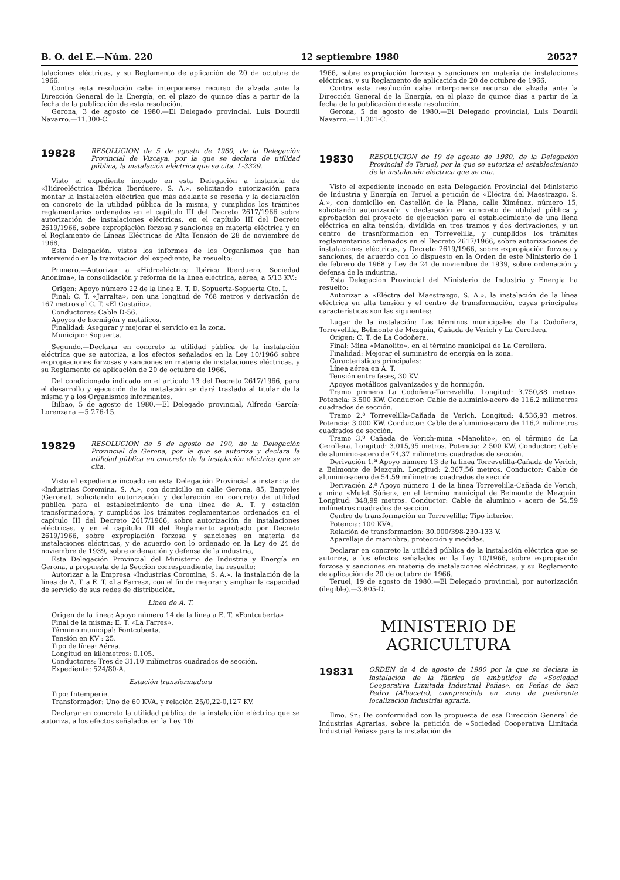B. O. del E.—Núm. 220 12 septiembre 1980 20527
talaciones eléctricas, y su Reglamento de aplicación de 20 de octubre de 1966.
Contra esta resolución cabe interponerse recurso de alzada ante la Dirección General de la Energía, en el plazo de quince días a partir de la fecha de la publicación de esta resolución.
Gerona, 3 de agosto de 1980.—El Delegado provincial, Luis Dourdil Navarro.—11.300-C.
19828
RESOLUCION de 5 de agosto de 1980, de la Delegación Provincial de Vizcaya, por la que se declara de utilidad pública, la instalación eléctrica que se cita. L-3329.
Visto el expediente incoado en esta Delegación a instancia de «Hidroeléctrica Ibérica Iberduero, S. A.», solicitando autorización para montar la instalación eléctrica que más adelante se reseña y la declaración en concreto de la utilidad pública de la misma, y cumplidos los trámites reglamentarios ordenados en el capítulo III del Decreto 2617/1966 sobre autorización de instalaciones eléctricas, en el capítulo III del Decreto 2619/1966, sobre expropiación forzosa y sanciones en materia eléctrica y en el Reglamento de Líneas Eléctricas de Alta Tensión de 28 de noviembre de 1968,
Esta Delegación, vistos los informes de los Organismos que han intervenido en la tramitación del expediente, ha resuelto:
Primero.—Autorizar a «Hidroeléctrica Ibérica Iberduero, Sociedad Anónima», la consolidación y reforma de la línea eléctrica, aérea, a 5/13 KV.:
Origen: Apoyo número 22 de la línea E. T. D. Sopuerta-Sopuerta Cto. I.
Final: C. T. «Jarralta», con una longitud de 768 metros y derivación de 167 metros al C. T. «El Castaño».
Conductores: Cable D-56.
Apoyos de hormigón y metálicos.
Finalidad: Asegurar y mejorar el servicio en la zona.
Municipio: Sopuerta.
Segundo.—Declarar en concreto la utilidad pública de la instalación eléctrica que se autoriza, a los efectos señalados en la Ley 10/1966 sobre expropiaciones forzosas y sanciones en materia de instalaciones eléctricas, y su Reglamento de aplicación de 20 de octubre de 1966.
Del condicionado indicado en el artículo 13 del Decreto 2617/1966, para el desarrollo y ejecución de la instalación se dará traslado al titular de la misma y a los Organismos informantes.
Bilbao, 5 de agosto de 1980.—El Delegado provincial, Alfredo García-Lorenzana.—5.276-15.
19829
RESOLUCION de 5 de agosto de 190, de la Delegación Provincial de Gerona, por la que se autoriza y declara la utilidad pública en concreto de la instalación eléctrica que se cita.
Visto el expediente incoado en esta Delegación Provincial a instancia de «Industrias Coromina, S. A.», con domicilio en calle Gerona, 85, Banyoles (Gerona), solicitando autorización y declaración en concreto de utilidad pública para el establecimiento de una línea de A. T. y estación transformadora, y cumplidos los trámites reglamentarios ordenados en el capítulo III del Decreto 2617/1966, sobre autorización de instalaciones eléctricas, y en el capítulo III del Reglamento aprobado por Decreto 2619/1966, sobre expropiación forzosa y sanciones en materia de instalaciones eléctricas, y de acuerdo con lo ordenado en la Ley de 24 de noviembre de 1939, sobre ordenación y defensa de la industria,
Esta Delegación Provincial del Ministerio de Industria y Energía en Gerona, a propuesta de la Sección correspondiente, ha resuelto:
Autorizar a la Empresa «Industrias Coromina, S. A.», la instalación de la línea de A. T. a E. T. «La Farres», con el fin de mejorar y ampliar la capacidad de servicio de sus redes de distribución.
Línea de A. T.
Origen de la línea: Apoyo número 14 de la línea a E. T. «Fontcuberta»
Final de la misma: E. T. «La Farres».
Término municipal: Fontcuberta.
Tensión en KV : 25.
Tipo de línea: Aérea.
Longitud en kilómetros: 0,105.
Conductores: Tres de 31,10 milímetros cuadrados de sección.
Expediente: 524/80-A.
Estación transformadora
Tipo: Intemperie.
Transformador: Uno de 60 KVA. y relación 25/0,22-0,127 KV.
Declarar en concreto la utilidad pública de la instalación eléctrica que se autoriza, a los efectos señalados en la Ley 10/
1966, sobre expropiación forzosa y sanciones en materia de instalaciones eléctricas, y su Reglamento de aplicación de 20 de octubre de 1966.
Contra esta resolución cabe interponerse recurso de alzada ante la Dirección General de la Energía, en el plazo de quince días a partir de la fecha de la publicación de esta resolución.
Gerona, 5 de agosto de 1980.—El Delegado provincial, Luis Dourdil Navarro.—11.301-C.
19830
RESOLUCION de 19 de agosto de 1980, de la Delegación Provincial de Teruel, por la que se autoriza el establecimiento de la instalación eléctrica que se cita.
Visto el expediente incoado en esta Delegación Provincial del Ministerio de Industria y Energía en Teruel a petición de «Eléctra del Maestrazgo, S. A.», con domicilio en Castellón de la Plana, calle Ximénez, número 15, solicitando autorización y declaración en concreto de utilidad pública y aprobación del proyecto de ejecución para el establecimiento de una liena eléctrica en alta tensión, dividida en tres tramos y dos derivaciones, y un centro de trasnformación en Torrevelilla, y cumplidos los trámites reglamentarios ordenados en el Decreto 2617/1966, sobre autorizaciones de instalaciones eléctricas, y Decreto 2619/1966, sobre expropiación forzosa y sanciones, de acuerdo con lo dispuesto en la Orden de este Ministerio de 1 de febrero de 1968 y Ley de 24 de noviembre de 1939, sobre ordenación y defensa de la industria,
Esta Delegación Provincial del Ministerio de Industria y Energía ha resuelto:
Autorizar a «Eléctra del Maestrazgo, S. A.», la instalación de la línea eléctrica en alta tensión y el centro de transformación, cuyas principales características son las siguientes:
Lugar de la instalación: Los términos municipales de La Codoñera, Torrevelilla, Belmonte de Mezquín, Cañada de Verich y La Cerollera.
Origen: C. T. de La Codoñera.
Final: Mina «Manolito», en el término municipal de La Cerollera.
Finalidad: Mejorar el suministro de energía en la zona.
Características principales:
Línea aérea en A. T.
Tensión entre fases, 30 KV.
Apoyos metálicos galvanizados y de hormigón.
Tramo primero La Codoñera-Torrevelilla. Longitud: 3.750,88 metros. Potencia: 3.500 KW. Conductor: Cable de aluminio-acero de 116,2 milímetros cuadrados de sección.
Tramo 2.º Torrevelilla-Cañada de Verich. Longitud: 4.536,93 metros. Potencia: 3.000 KW. Conductor: Cable de aluminio-acero de 116,2 milímetros cuadrados de sección.
Tramo 3.º Cañada de Verich-mina «Manolito», en el término de La Cerollera. Longitud: 3.015,95 metros. Potencia: 2.500 KW. Conductor: Cable de aluminio-acero de 74,37 milímetros cuadrados de sección.
Derivación 1.ª Apoyo número 13 de la línea Torrevelilla-Cañada de Verich, a Belmonte de Mezquín. Longitud: 2.367,56 metros. Conductor: Cable de aluminio-acero de 54,59 milímetros cuadrados de sección
Derivación 2.ª Apoyo número 1 de la línea Torrevelilla-Cañada de Verich, a mina «Mulet Súñer», en el término municipal de Belmonte de Mezquín. Longitud: 348,99 metros. Conductor: Cable de aluminio - acero de 54,59 milímetros cuadrados de sección.
Centro de transformación en Torrevelilla: Tipo interior.
Potencia: 100 KVA.
Relación de transformación: 30.000/398-230-133 V.
Aparellaje de maniobra, protección y medidas.
Declarar en concreto la utilidad pública de la instalación eléctrica que se autoriza, a los efectos señalados en la Ley 10/1966, sobre expropiación forzosa y sanciones en materia de instalaciones eléctricas, y su Reglamento de aplicación de 20 de octubre de 1966.
Teruel, 19 de agosto de 1980.—El Delegado provincial, por autorización (ilegible).—3.805-D.
MINISTERIO DE AGRICULTURA
19831
ORDEN de 4 de agosto de 1980 por la que se declara la instalación de la fábrica de embutidos de «Sociedad Cooperativa Limitada Industrial Peñas», en Peñas de San Pedro (Albacete), comprendida en zona de preferente localización industrial agraria.
Ilmo. Sr.: De conformidad con la propuesta de esa Dirección General de Industrias Agrarias, sobre la petición de «Sociedad Cooperativa Limitada Industrial Peñas» para la instalación de